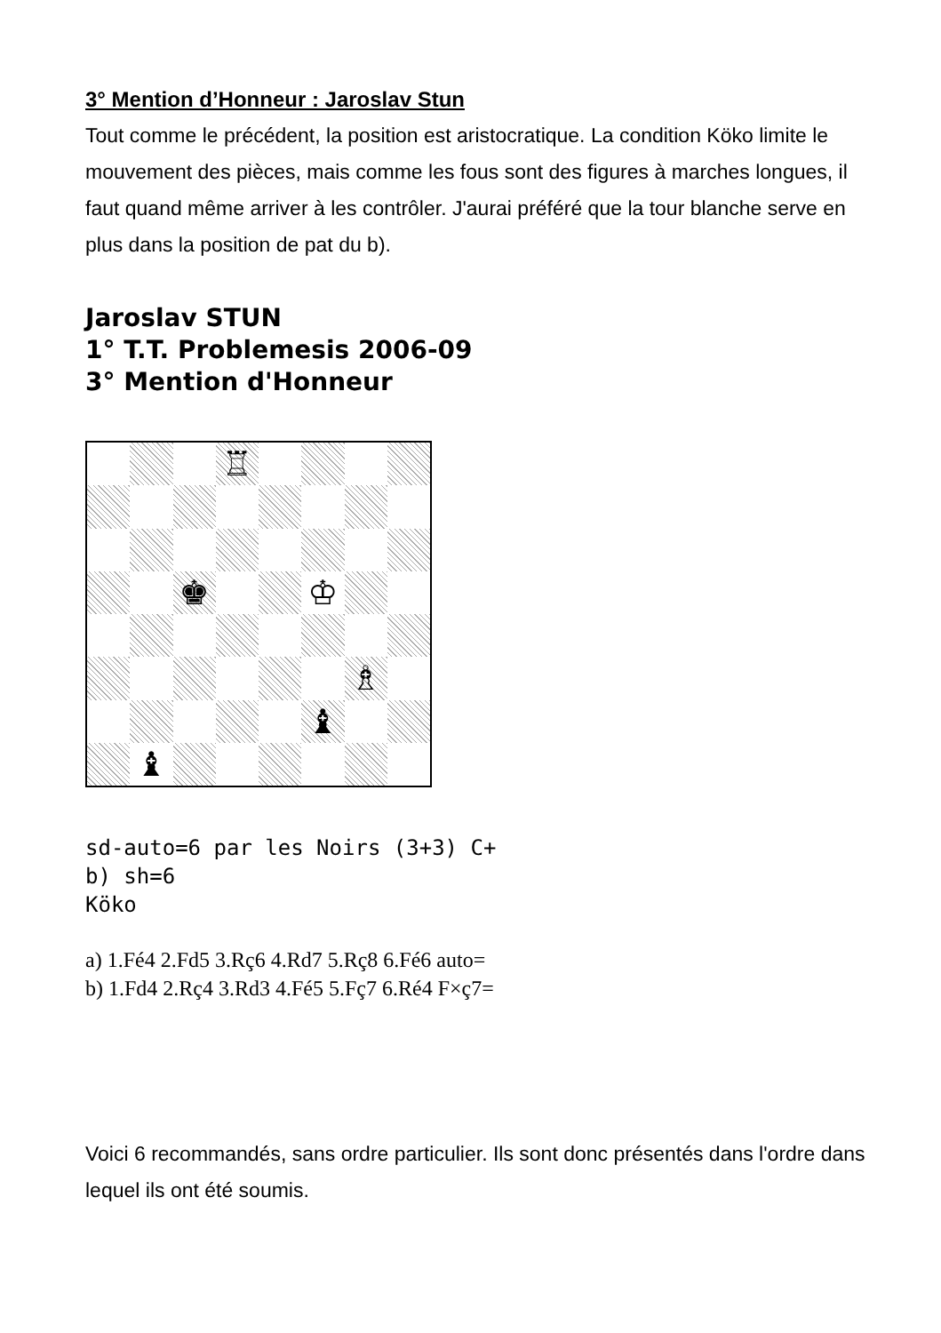3° Mention d’Honneur : Jaroslav Stun
Tout comme le précédent, la position est aristocratique. La condition Köko limite le mouvement des pièces, mais comme les fous sont des figures à marches longues, il faut quand même arriver à les contrôler. J'aurai préféré que la tour blanche serve en plus dans la position de pat du b).
Jaroslav STUN
1° T.T. Problemesis 2006-09
3° Mention d'Honneur
♖
♚
♔
♗
♝
♝
sd-auto=6 par les Noirs (3+3) C+
b) sh=6
Köko
a) 1.Fé4 2.Fd5 3.Rç6 4.Rd7 5.Rç8 6.Fé6 auto=
b) 1.Fd4 2.Rç4 3.Rd3 4.Fé5 5.Fç7 6.Ré4 F×ç7=
Voici 6 recommandés, sans ordre particulier. Ils sont donc présentés dans l'ordre dans lequel ils ont été soumis.